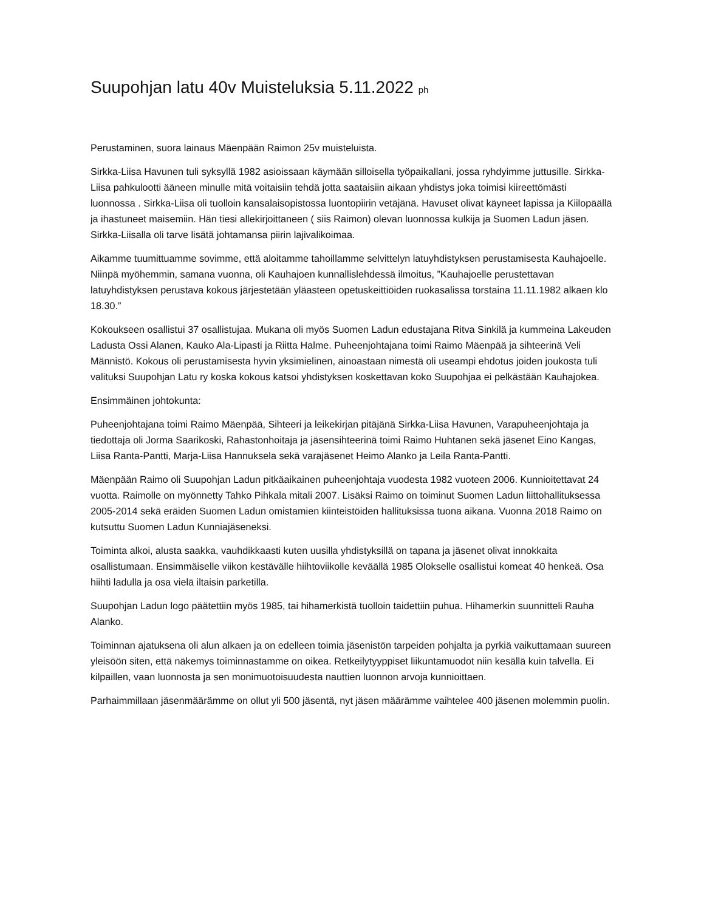Suupohjan latu 40v Muisteluksia 5.11.2022 ph
Perustaminen, suora lainaus Mäenpään Raimon 25v muisteluista.
Sirkka-Liisa Havunen tuli syksyllä 1982 asioissaan käymään silloisella työpaikallani, jossa ryhdyimme juttusille. Sirkka-Liisa pahkulootti ääneen minulle mitä voitaisiin tehdä jotta saataisiin aikaan yhdistys joka toimisi kiireettömästi luonnossa . Sirkka-Liisa oli tuolloin kansalaisopistossa luontopiirin vetäjänä. Havuset olivat käyneet lapissa ja Kiilopäällä ja ihastuneet maisemiin. Hän tiesi allekirjoittaneen ( siis Raimon) olevan luonnossa kulkija ja Suomen Ladun jäsen. Sirkka-Liisalla oli tarve lisätä johtamansa piirin lajivalikoimaa.
Aikamme tuumittuamme sovimme, että aloitamme tahoillamme selvittelyn latuyhdistyksen perustamisesta Kauhajoelle. Niinpä myöhemmin, samana vuonna, oli Kauhajoen kunnallislehdessä ilmoitus, ”Kauhajoelle perustettavan latuyhdistyksen perustava kokous järjestetään yläasteen opetuskeittiöiden ruokasalissa torstaina 11.11.1982 alkaen klo 18.30.”
Kokoukseen osallistui 37 osallistujaa. Mukana oli myös Suomen Ladun edustajana Ritva Sinkilä ja kummeina Lakeuden Ladusta Ossi Alanen, Kauko Ala-Lipasti ja Riitta Halme. Puheenjohtajana toimi Raimo Mäenpää ja sihteerinä Veli Männistö. Kokous oli perustamisesta hyvin yksimielinen, ainoastaan nimestä oli useampi ehdotus joiden joukosta tuli valituksi Suupohjan Latu ry koska kokous katsoi yhdistyksen koskettavan koko Suupohjaa ei pelkästään Kauhajokea.
Ensimmäinen johtokunta:
Puheenjohtajana toimi Raimo Mäenpää, Sihteeri ja leikekirjan pitäjänä Sirkka-Liisa Havunen, Varapuheenjohtaja ja tiedottaja oli Jorma Saarikoski, Rahastonhoitaja ja jäsensihteerinä toimi Raimo Huhtanen sekä jäsenet Eino Kangas, Liisa Ranta-Pantti, Marja-Liisa Hannuksela sekä varajäsenet Heimo Alanko ja Leila Ranta-Pantti.
Mäenpään Raimo oli Suupohjan Ladun pitkäaikainen puheenjohtaja vuodesta 1982 vuoteen 2006. Kunnioitettavat 24 vuotta. Raimolle on myönnetty Tahko Pihkala mitali 2007. Lisäksi Raimo on toiminut Suomen Ladun liittohallituksessa 2005-2014 sekä eräiden Suomen Ladun omistamien kiinteistöiden hallituksissa tuona aikana. Vuonna 2018 Raimo on kutsuttu Suomen Ladun Kunniajäseneksi.
Toiminta alkoi, alusta saakka, vauhdikkaasti kuten uusilla yhdistyksillä on tapana ja jäsenet olivat innokkaita osallistumaan. Ensimmäiselle viikon kestävälle hiihtoviikolle keväällä 1985 Olokselle osallistui komeat 40 henkeä. Osa hiihti ladulla ja osa vielä iltaisin parketilla.
Suupohjan Ladun logo päätettiin myös 1985, tai hihamerkistä tuolloin taidettiin puhua. Hihamerkin suunnitteli Rauha Alanko.
Toiminnan ajatuksena oli alun alkaen ja on edelleen toimia jäsenistön tarpeiden pohjalta ja pyrkiä vaikuttamaan suureen yleisöön siten, että näkemys toiminnastamme on oikea. Retkeilytyyppiset liikuntamuodot niin kesällä kuin talvella. Ei kilpaillen, vaan luonnosta ja sen monimuotoisuudesta nauttien luonnon arvoja kunnioittaen.
Parhaimmillaan jäsenmäärämme on ollut yli 500 jäsentä, nyt jäsen määrämme vaihtelee 400 jäsenen molemmin puolin.